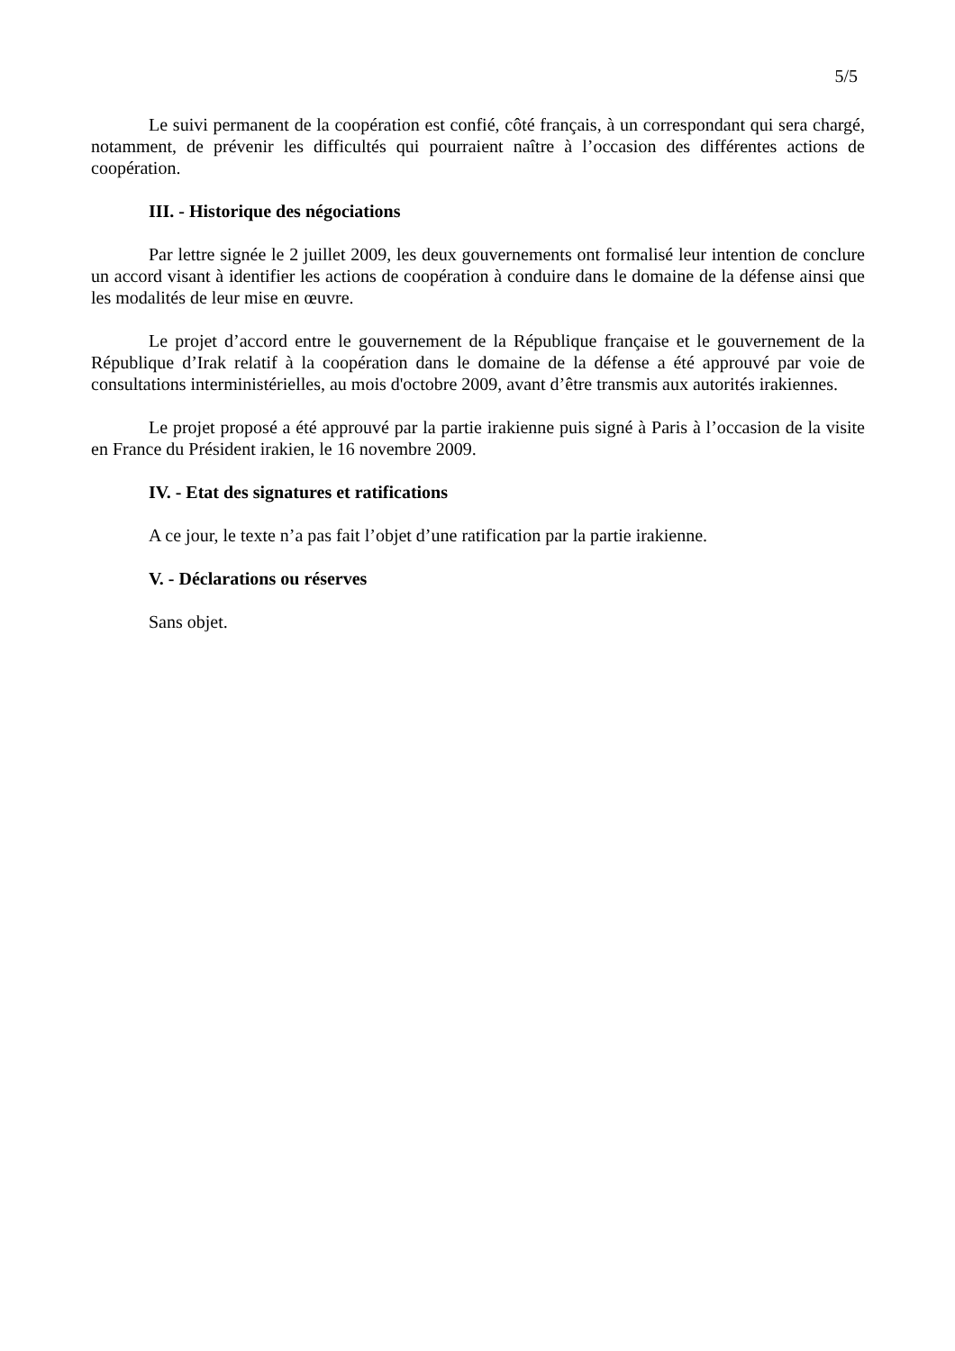5/5
Le suivi permanent de la coopération est confié, côté français, à un correspondant qui sera chargé, notamment, de prévenir les difficultés qui pourraient naître à l’occasion des différentes actions de coopération.
III. - Historique des négociations
Par lettre signée le 2 juillet 2009, les deux gouvernements ont formalisé leur intention de conclure un accord visant à identifier les actions de coopération à conduire dans le domaine de la défense ainsi que les modalités de leur mise en œuvre.
Le projet d’accord entre le gouvernement de la République française et le gouvernement de la République d’Irak relatif à la coopération dans le domaine de la défense a été approuvé par voie de consultations interministérielles, au mois d'octobre 2009, avant d’être transmis aux autorités irakiennes.
Le projet proposé a été approuvé par la partie irakienne puis signé à Paris à l’occasion de la visite en France du Président irakien, le 16 novembre 2009.
IV. - Etat des signatures et ratifications
A ce jour, le texte n’a pas fait l’objet d’une ratification par la partie irakienne.
V. - Déclarations ou réserves
Sans objet.